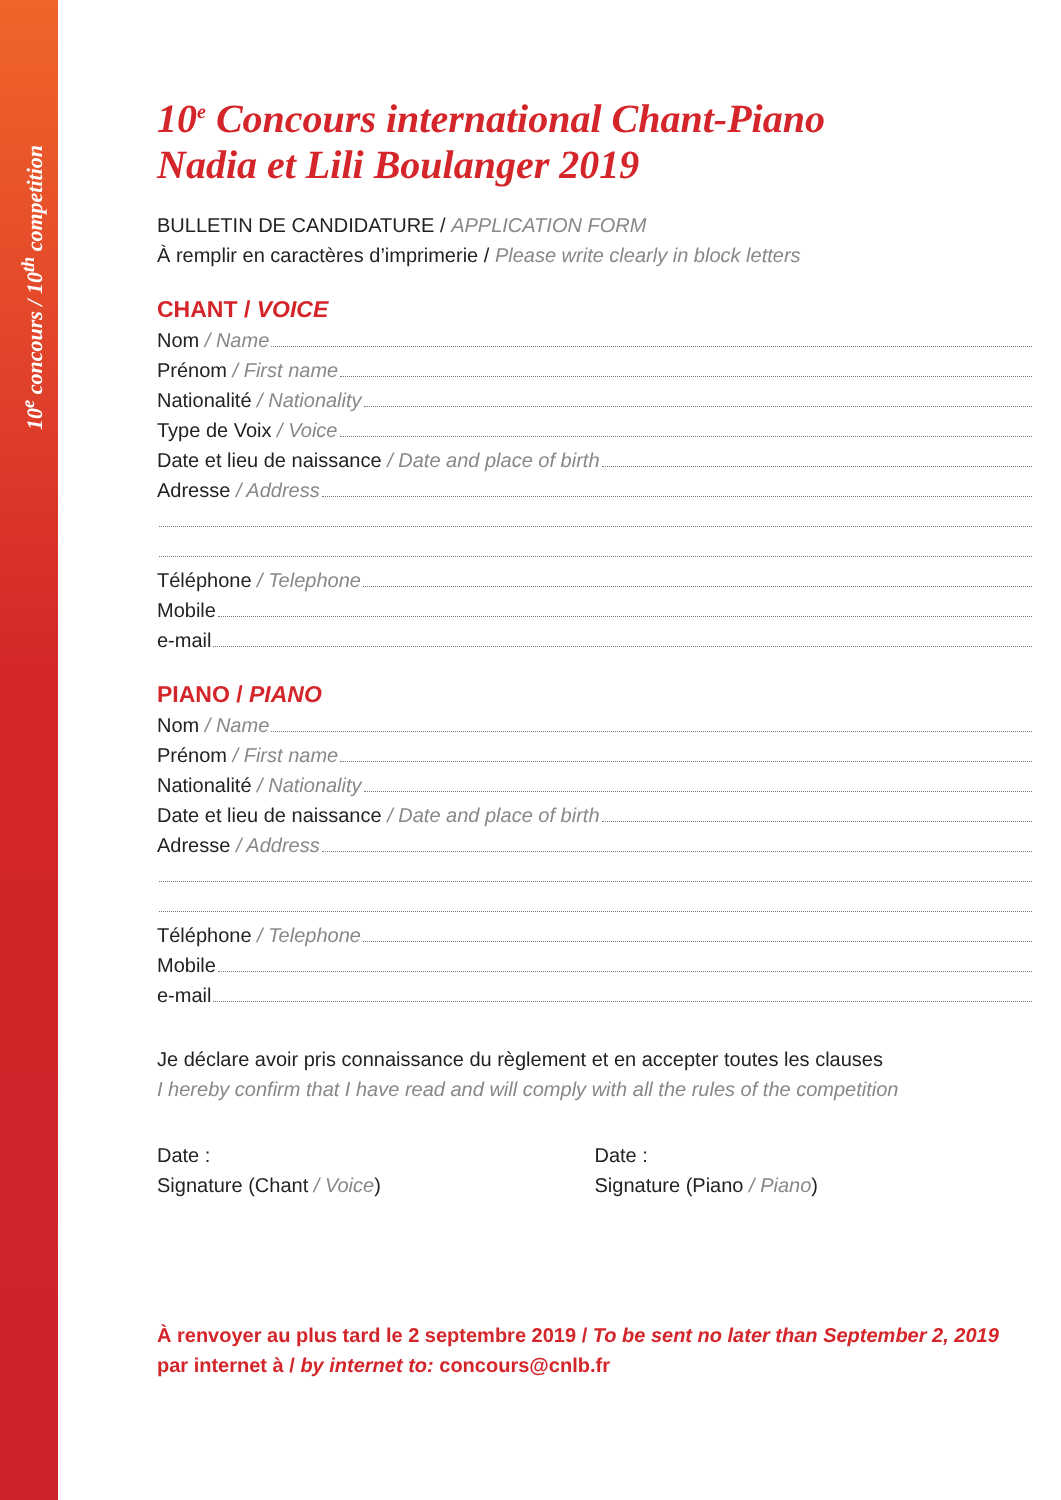10<sup>e</sup> concours / 10<sup>th</sup> competition
10<sup>e</sup> Concours international Chant-Piano
Nadia et Lili Boulanger 2019
BULLETIN DE CANDIDATURE / APPLICATION FORM
À remplir en caractères d’imprimerie / Please write clearly in block letters
CHANT / VOICE
Nom / Name
Prénom / First name
Nationalité / Nationality
Type de Voix / Voice
Date et lieu de naissance / Date and place of birth
Adresse / Address
Téléphone / Telephone
Mobile
e-mail
PIANO / PIANO
Nom / Name
Prénom / First name
Nationalité / Nationality
Date et lieu de naissance / Date and place of birth
Adresse / Address
Téléphone / Telephone
Mobile
e-mail
Je déclare avoir pris connaissance du règlement et en accepter toutes les clauses
I hereby confirm that I have read and will comply with all the rules of the competition
Date :
Signature (Chant / Voice)
Date :
Signature (Piano / Piano)
À renvoyer au plus tard le 2 septembre 2019 / To be sent no later than September 2, 2019
par internet à / by internet to: concours@cnlb.fr